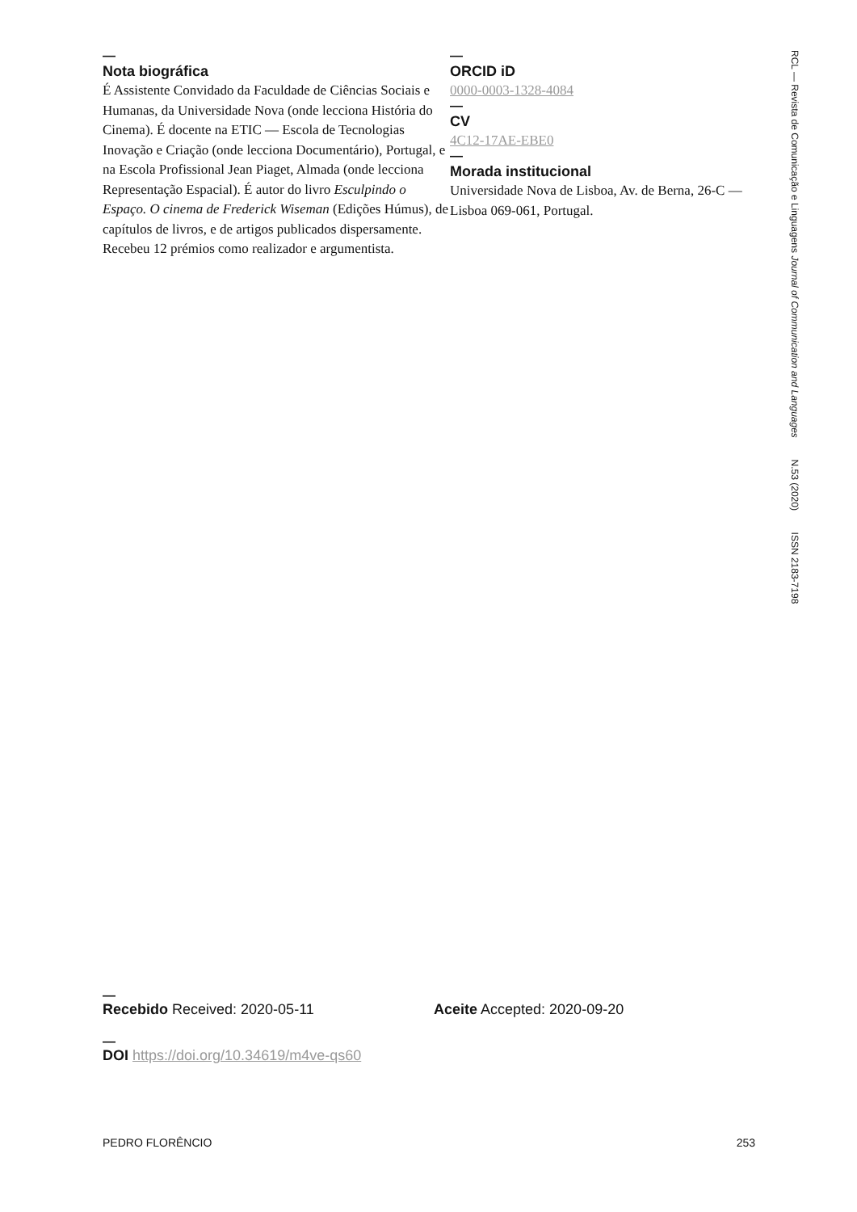—
Nota biográfica
É Assistente Convidado da Faculdade de Ciências Sociais e Humanas, da Universidade Nova (onde lecciona História do Cinema). É docente na ETIC — Escola de Tecnologias Inovação e Criação (onde lecciona Documentário), Portugal, e na Escola Profissional Jean Piaget, Almada (onde lecciona Representação Espacial). É autor do livro Esculpindo o Espaço. O cinema de Frederick Wiseman (Edições Húmus), de capítulos de livros, e de artigos publicados dispersamente. Recebeu 12 prémios como realizador e argumentista.
—
ORCID iD
0000-0003-1328-4084
—
CV
4C12-17AE-EBE0
—
Morada institucional
Universidade Nova de Lisboa, Av. de Berna, 26-C — Lisboa 069-061, Portugal.
RCL — Revista de Comunicação e Linguagens Journal of Communication and Languages N.53 (2020) ISSN 2183-7198
—
Recebido Received: 2020-05-11 Aceite Accepted: 2020-09-20
—
DOI https://doi.org/10.34619/m4ve-qs60
PEDRO FLORÊNCIO 253